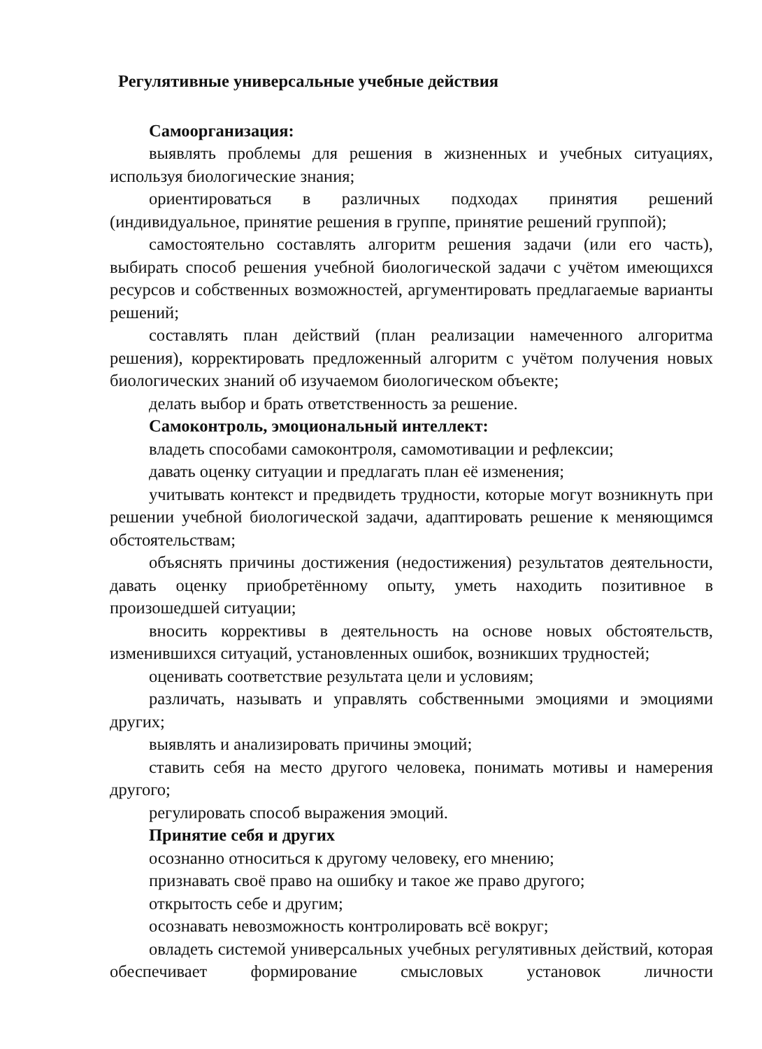Регулятивные универсальные учебные действия
Самоорганизация:
выявлять проблемы для решения в жизненных и учебных ситуациях, используя биологические знания;
ориентироваться в различных подходах принятия решений (индивидуальное, принятие решения в группе, принятие решений группой);
самостоятельно составлять алгоритм решения задачи (или его часть), выбирать способ решения учебной биологической задачи с учётом имеющихся ресурсов и собственных возможностей, аргументировать предлагаемые варианты решений;
составлять план действий (план реализации намеченного алгоритма решения), корректировать предложенный алгоритм с учётом получения новых биологических знаний об изучаемом биологическом объекте;
делать выбор и брать ответственность за решение.
Самоконтроль, эмоциональный интеллект:
владеть способами самоконтроля, самомотивации и рефлексии;
давать оценку ситуации и предлагать план её изменения;
учитывать контекст и предвидеть трудности, которые могут возникнуть при решении учебной биологической задачи, адаптировать решение к меняющимся обстоятельствам;
объяснять причины достижения (недостижения) результатов деятельности, давать оценку приобретённому опыту, уметь находить позитивное в произошедшей ситуации;
вносить коррективы в деятельность на основе новых обстоятельств, изменившихся ситуаций, установленных ошибок, возникших трудностей;
оценивать соответствие результата цели и условиям;
различать, называть и управлять собственными эмоциями и эмоциями других;
выявлять и анализировать причины эмоций;
ставить себя на место другого человека, понимать мотивы и намерения другого;
регулировать способ выражения эмоций.
Принятие себя и других
осознанно относиться к другому человеку, его мнению;
признавать своё право на ошибку и такое же право другого;
открытость себе и другим;
осознавать невозможность контролировать всё вокруг;
овладеть системой универсальных учебных регулятивных действий, которая обеспечивает формирование смысловых установок личности